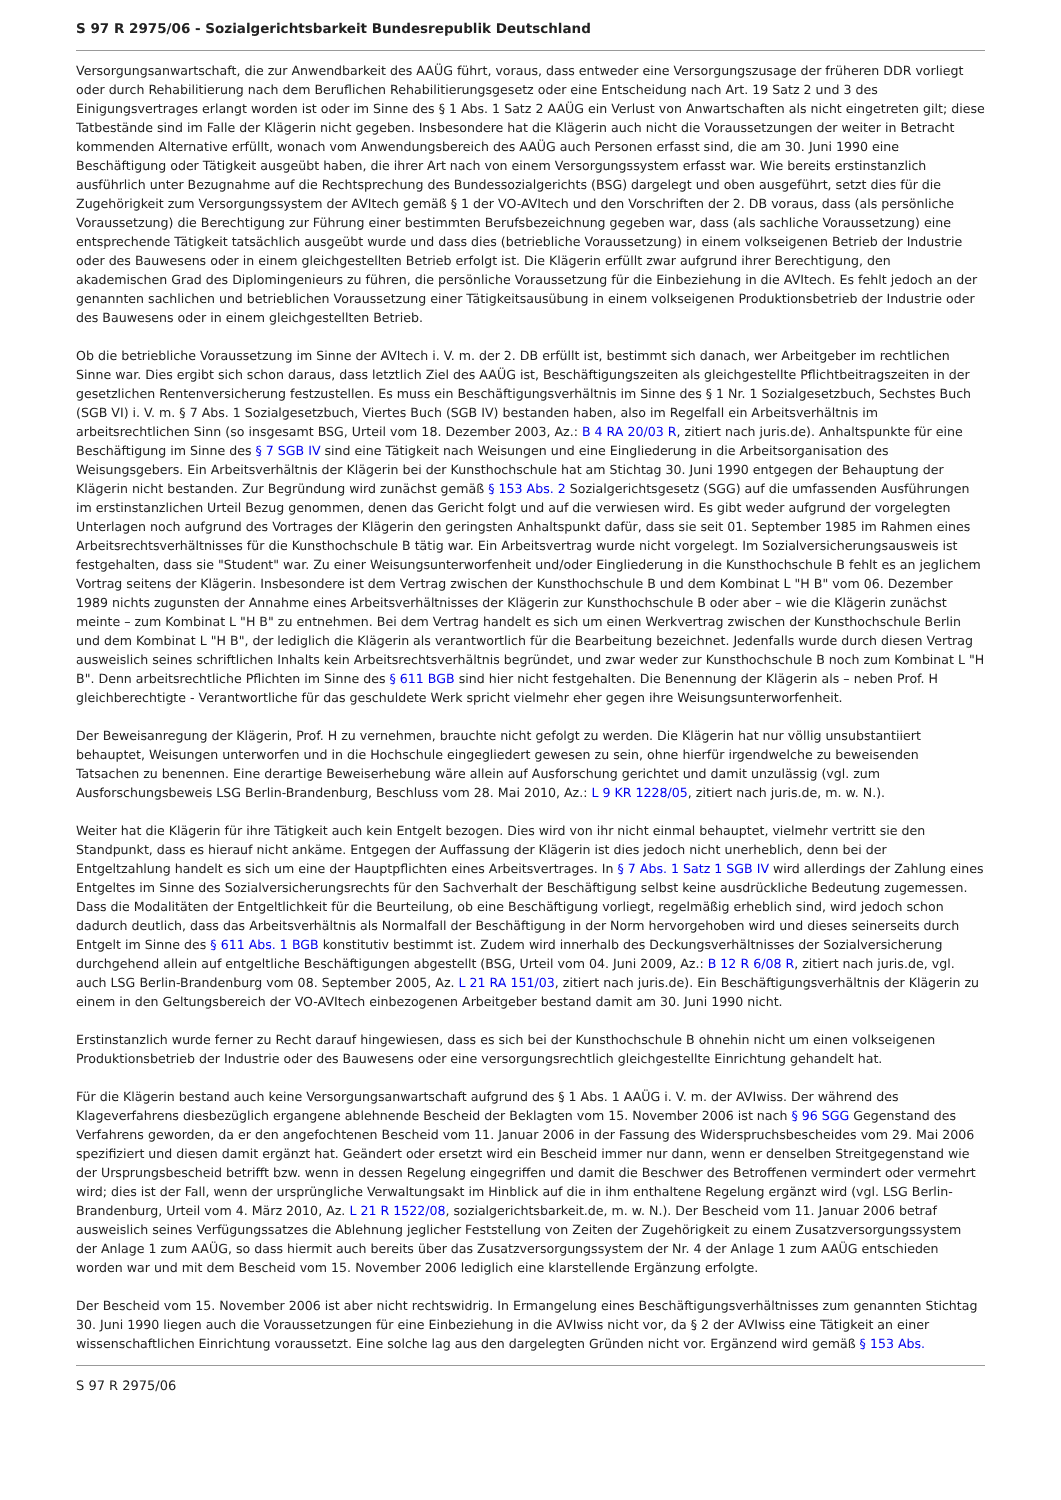S 97 R 2975/06 - Sozialgerichtsbarkeit Bundesrepublik Deutschland
Versorgungsanwartschaft, die zur Anwendbarkeit des AAÜG führt, voraus, dass entweder eine Versorgungszusage der früheren DDR vorliegt oder durch Rehabilitierung nach dem Beruflichen Rehabilitierungsgesetz oder eine Entscheidung nach Art. 19 Satz 2 und 3 des Einigungsvertrages erlangt worden ist oder im Sinne des § 1 Abs. 1 Satz 2 AAÜG ein Verlust von Anwartschaften als nicht eingetreten gilt; diese Tatbestände sind im Falle der Klägerin nicht gegeben. Insbesondere hat die Klägerin auch nicht die Voraussetzungen der weiter in Betracht kommenden Alternative erfüllt, wonach vom Anwendungsbereich des AAÜG auch Personen erfasst sind, die am 30. Juni 1990 eine Beschäftigung oder Tätigkeit ausgeübt haben, die ihrer Art nach von einem Versorgungssystem erfasst war. Wie bereits erstinstanzlich ausführlich unter Bezugnahme auf die Rechtsprechung des Bundessozialgerichts (BSG) dargelegt und oben ausgeführt, setzt dies für die Zugehörigkeit zum Versorgungssystem der AVItech gemäß § 1 der VO-AVItech und den Vorschriften der 2. DB voraus, dass (als persönliche Voraussetzung) die Berechtigung zur Führung einer bestimmten Berufsbezeichnung gegeben war, dass (als sachliche Voraussetzung) eine entsprechende Tätigkeit tatsächlich ausgeübt wurde und dass dies (betriebliche Voraussetzung) in einem volkseigenen Betrieb der Industrie oder des Bauwesens oder in einem gleichgestellten Betrieb erfolgt ist. Die Klägerin erfüllt zwar aufgrund ihrer Berechtigung, den akademischen Grad des Diplomingenieurs zu führen, die persönliche Voraussetzung für die Einbeziehung in die AVItech. Es fehlt jedoch an der genannten sachlichen und betrieblichen Voraussetzung einer Tätigkeitsausübung in einem volkseigenen Produktionsbetrieb der Industrie oder des Bauwesens oder in einem gleichgestellten Betrieb.
Ob die betriebliche Voraussetzung im Sinne der AVItech i. V. m. der 2. DB erfüllt ist, bestimmt sich danach, wer Arbeitgeber im rechtlichen Sinne war. Dies ergibt sich schon daraus, dass letztlich Ziel des AAÜG ist, Beschäftigungszeiten als gleichgestellte Pflichtbeitragszeiten in der gesetzlichen Rentenversicherung festzustellen. Es muss ein Beschäftigungsverhältnis im Sinne des § 1 Nr. 1 Sozialgesetzbuch, Sechstes Buch (SGB VI) i. V. m. § 7 Abs. 1 Sozialgesetzbuch, Viertes Buch (SGB IV) bestanden haben, also im Regelfall ein Arbeitsverhältnis im arbeitsrechtlichen Sinn (so insgesamt BSG, Urteil vom 18. Dezember 2003, Az.: B 4 RA 20/03 R, zitiert nach juris.de). Anhaltspunkte für eine Beschäftigung im Sinne des § 7 SGB IV sind eine Tätigkeit nach Weisungen und eine Eingliederung in die Arbeitsorganisation des Weisungsgebers. Ein Arbeitsverhältnis der Klägerin bei der Kunsthochschule hat am Stichtag 30. Juni 1990 entgegen der Behauptung der Klägerin nicht bestanden. Zur Begründung wird zunächst gemäß § 153 Abs. 2 Sozialgerichtsgesetz (SGG) auf die umfassenden Ausführungen im erstinstanzlichen Urteil Bezug genommen, denen das Gericht folgt und auf die verwiesen wird. Es gibt weder aufgrund der vorgelegten Unterlagen noch aufgrund des Vortrages der Klägerin den geringsten Anhaltspunkt dafür, dass sie seit 01. September 1985 im Rahmen eines Arbeitsrechtsverhältnisses für die Kunsthochschule B tätig war. Ein Arbeitsvertrag wurde nicht vorgelegt. Im Sozialversicherungsausweis ist festgehalten, dass sie "Student" war. Zu einer Weisungsunterworfenheit und/oder Eingliederung in die Kunsthochschule B fehlt es an jeglichem Vortrag seitens der Klägerin. Insbesondere ist dem Vertrag zwischen der Kunsthochschule B und dem Kombinat L "H B" vom 06. Dezember 1989 nichts zugunsten der Annahme eines Arbeitsverhältnisses der Klägerin zur Kunsthochschule B oder aber – wie die Klägerin zunächst meinte – zum Kombinat L "H B" zu entnehmen. Bei dem Vertrag handelt es sich um einen Werkvertrag zwischen der Kunsthochschule Berlin und dem Kombinat L "H B", der lediglich die Klägerin als verantwortlich für die Bearbeitung bezeichnet. Jedenfalls wurde durch diesen Vertrag ausweislich seines schriftlichen Inhalts kein Arbeitsrechtsverhältnis begründet, und zwar weder zur Kunsthochschule B noch zum Kombinat L "H B". Denn arbeitsrechtliche Pflichten im Sinne des § 611 BGB sind hier nicht festgehalten. Die Benennung der Klägerin als – neben Prof. H gleichberechtigte - Verantwortliche für das geschuldete Werk spricht vielmehr eher gegen ihre Weisungsunterworfenheit.
Der Beweisanregung der Klägerin, Prof. H zu vernehmen, brauchte nicht gefolgt zu werden. Die Klägerin hat nur völlig unsubstantiiert behauptet, Weisungen unterworfen und in die Hochschule eingegliedert gewesen zu sein, ohne hierfür irgendwelche zu beweisenden Tatsachen zu benennen. Eine derartige Beweiserhebung wäre allein auf Ausforschung gerichtet und damit unzulässig (vgl. zum Ausforschungsbeweis LSG Berlin-Brandenburg, Beschluss vom 28. Mai 2010, Az.: L 9 KR 1228/05, zitiert nach juris.de, m. w. N.).
Weiter hat die Klägerin für ihre Tätigkeit auch kein Entgelt bezogen. Dies wird von ihr nicht einmal behauptet, vielmehr vertritt sie den Standpunkt, dass es hierauf nicht ankäme. Entgegen der Auffassung der Klägerin ist dies jedoch nicht unerheblich, denn bei der Entgeltzahlung handelt es sich um eine der Hauptpflichten eines Arbeitsvertrages. In § 7 Abs. 1 Satz 1 SGB IV wird allerdings der Zahlung eines Entgeltes im Sinne des Sozialversicherungsrechts für den Sachverhalt der Beschäftigung selbst keine ausdrückliche Bedeutung zugemessen. Dass die Modalitäten der Entgeltlichkeit für die Beurteilung, ob eine Beschäftigung vorliegt, regelmäßig erheblich sind, wird jedoch schon dadurch deutlich, dass das Arbeitsverhältnis als Normalfall der Beschäftigung in der Norm hervorgehoben wird und dieses seinerseits durch Entgelt im Sinne des § 611 Abs. 1 BGB konstitutiv bestimmt ist. Zudem wird innerhalb des Deckungsverhältnisses der Sozialversicherung durchgehend allein auf entgeltliche Beschäftigungen abgestellt (BSG, Urteil vom 04. Juni 2009, Az.: B 12 R 6/08 R, zitiert nach juris.de, vgl. auch LSG Berlin-Brandenburg vom 08. September 2005, Az. L 21 RA 151/03, zitiert nach juris.de). Ein Beschäftigungsverhältnis der Klägerin zu einem in den Geltungsbereich der VO-AVItech einbezogenen Arbeitgeber bestand damit am 30. Juni 1990 nicht.
Erstinstanzlich wurde ferner zu Recht darauf hingewiesen, dass es sich bei der Kunsthochschule B ohnehin nicht um einen volkseigenen Produktionsbetrieb der Industrie oder des Bauwesens oder eine versorgungsrechtlich gleichgestellte Einrichtung gehandelt hat.
Für die Klägerin bestand auch keine Versorgungsanwartschaft aufgrund des § 1 Abs. 1 AAÜG i. V. m. der AVIwiss. Der während des Klageverfahrens diesbezüglich ergangene ablehnende Bescheid der Beklagten vom 15. November 2006 ist nach § 96 SGG Gegenstand des Verfahrens geworden, da er den angefochtenen Bescheid vom 11. Januar 2006 in der Fassung des Widerspruchsbescheides vom 29. Mai 2006 spezifiziert und diesen damit ergänzt hat. Geändert oder ersetzt wird ein Bescheid immer nur dann, wenn er denselben Streitgegenstand wie der Ursprungsbescheid betrifft bzw. wenn in dessen Regelung eingegriffen und damit die Beschwer des Betroffenen vermindert oder vermehrt wird; dies ist der Fall, wenn der ursprüngliche Verwaltungsakt im Hinblick auf die in ihm enthaltene Regelung ergänzt wird (vgl. LSG Berlin-Brandenburg, Urteil vom 4. März 2010, Az. L 21 R 1522/08, sozialgerichtsbarkeit.de, m. w. N.). Der Bescheid vom 11. Januar 2006 betraf ausweislich seines Verfügungssatzes die Ablehnung jeglicher Feststellung von Zeiten der Zugehörigkeit zu einem Zusatzversorgungssystem der Anlage 1 zum AAÜG, so dass hiermit auch bereits über das Zusatzversorgungssystem der Nr. 4 der Anlage 1 zum AAÜG entschieden worden war und mit dem Bescheid vom 15. November 2006 lediglich eine klarstellende Ergänzung erfolgte.
Der Bescheid vom 15. November 2006 ist aber nicht rechtswidrig. In Ermangelung eines Beschäftigungsverhältnisses zum genannten Stichtag 30. Juni 1990 liegen auch die Voraussetzungen für eine Einbeziehung in die AVIwiss nicht vor, da § 2 der AVIwiss eine Tätigkeit an einer wissenschaftlichen Einrichtung voraussetzt. Eine solche lag aus den dargelegten Gründen nicht vor. Ergänzend wird gemäß § 153 Abs.
S 97 R 2975/06